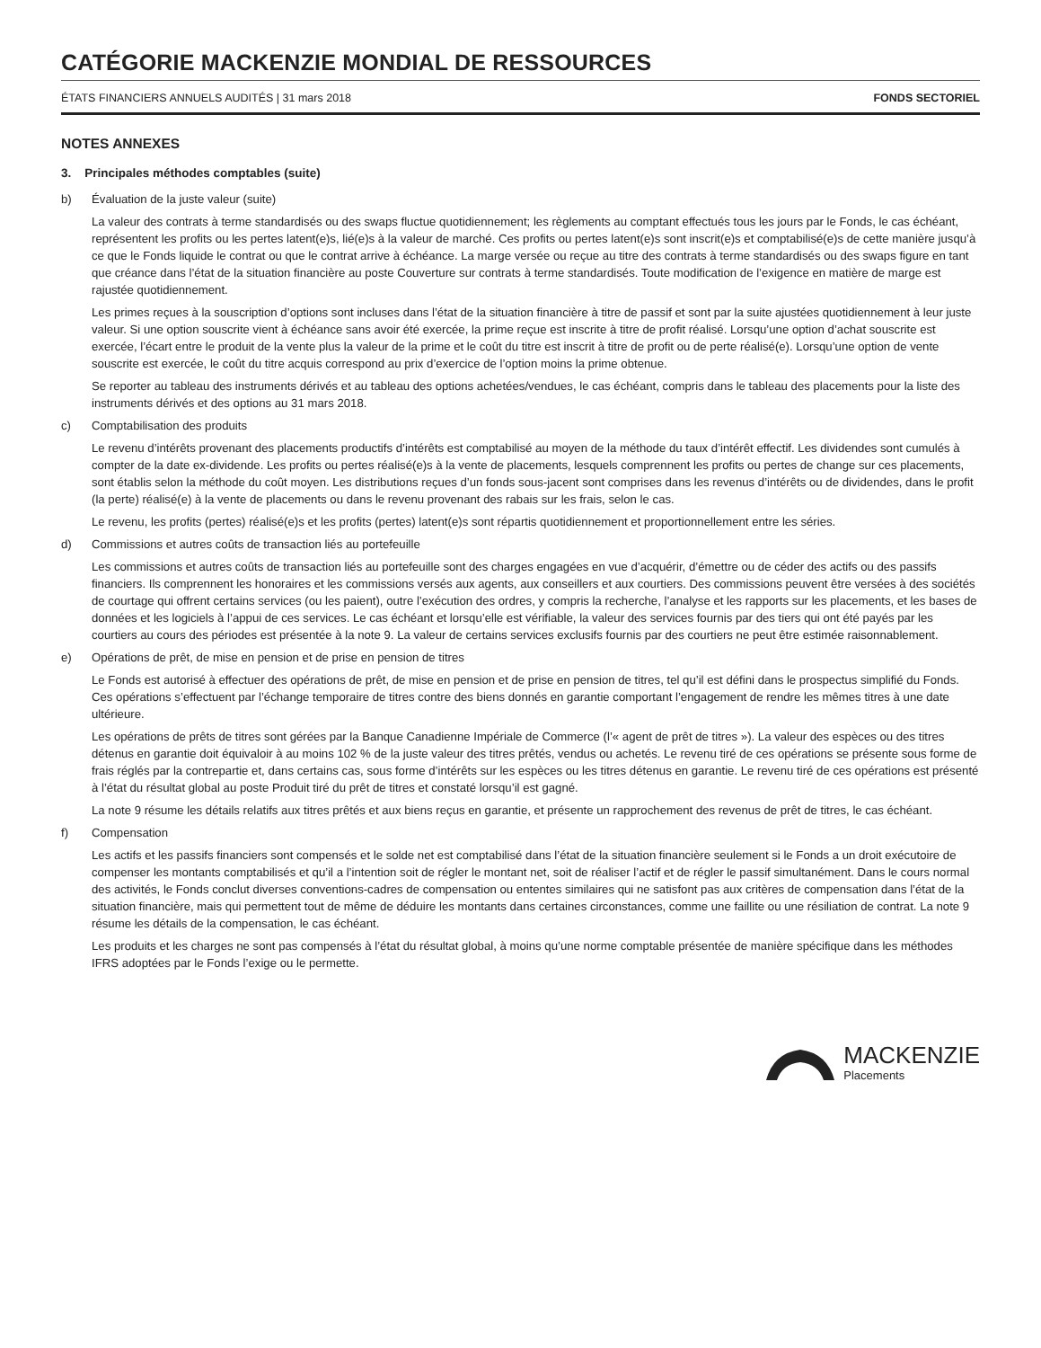CATÉGORIE MACKENZIE MONDIAL DE RESSOURCES
ÉTATS FINANCIERS ANNUELS AUDITÉS | 31 mars 2018 FONDS SECTORIEL
NOTES ANNEXES
3. Principales méthodes comptables (suite)
b) Évaluation de la juste valeur (suite)
La valeur des contrats à terme standardisés ou des swaps fluctue quotidiennement; les règlements au comptant effectués tous les jours par le Fonds, le cas échéant, représentent les profits ou les pertes latent(e)s, lié(e)s à la valeur de marché. Ces profits ou pertes latent(e)s sont inscrit(e)s et comptabilisé(e)s de cette manière jusqu’à ce que le Fonds liquide le contrat ou que le contrat arrive à échéance. La marge versée ou reçue au titre des contrats à terme standardisés ou des swaps figure en tant que créance dans l’état de la situation financière au poste Couverture sur contrats à terme standardisés. Toute modification de l’exigence en matière de marge est rajustée quotidiennement.
Les primes reçues à la souscription d’options sont incluses dans l’état de la situation financière à titre de passif et sont par la suite ajustées quotidiennement à leur juste valeur. Si une option souscrite vient à échéance sans avoir été exercée, la prime reçue est inscrite à titre de profit réalisé. Lorsqu’une option d’achat souscrite est exercée, l’écart entre le produit de la vente plus la valeur de la prime et le coût du titre est inscrit à titre de profit ou de perte réalisé(e). Lorsqu’une option de vente souscrite est exercée, le coût du titre acquis correspond au prix d’exercice de l’option moins la prime obtenue.
Se reporter au tableau des instruments dérivés et au tableau des options achetées/vendues, le cas échéant, compris dans le tableau des placements pour la liste des instruments dérivés et des options au 31 mars 2018.
c) Comptabilisation des produits
Le revenu d’intérêts provenant des placements productifs d’intérêts est comptabilisé au moyen de la méthode du taux d’intérêt effectif. Les dividendes sont cumulés à compter de la date ex-dividende. Les profits ou pertes réalisé(e)s à la vente de placements, lesquels comprennent les profits ou pertes de change sur ces placements, sont établis selon la méthode du coût moyen. Les distributions reçues d’un fonds sous-jacent sont comprises dans les revenus d’intérêts ou de dividendes, dans le profit (la perte) réalisé(e) à la vente de placements ou dans le revenu provenant des rabais sur les frais, selon le cas.
Le revenu, les profits (pertes) réalisé(e)s et les profits (pertes) latent(e)s sont répartis quotidiennement et proportionnellement entre les séries.
d) Commissions et autres coûts de transaction liés au portefeuille
Les commissions et autres coûts de transaction liés au portefeuille sont des charges engagées en vue d’acquérir, d’émettre ou de céder des actifs ou des passifs financiers. Ils comprennent les honoraires et les commissions versés aux agents, aux conseillers et aux courtiers. Des commissions peuvent être versées à des sociétés de courtage qui offrent certains services (ou les paient), outre l’exécution des ordres, y compris la recherche, l’analyse et les rapports sur les placements, et les bases de données et les logiciels à l’appui de ces services. Le cas échéant et lorsqu’elle est vérifiable, la valeur des services fournis par des tiers qui ont été payés par les courtiers au cours des périodes est présentée à la note 9. La valeur de certains services exclusifs fournis par des courtiers ne peut être estimée raisonnablement.
e) Opérations de prêt, de mise en pension et de prise en pension de titres
Le Fonds est autorisé à effectuer des opérations de prêt, de mise en pension et de prise en pension de titres, tel qu’il est défini dans le prospectus simplifié du Fonds. Ces opérations s’effectuent par l’échange temporaire de titres contre des biens donnés en garantie comportant l’engagement de rendre les mêmes titres à une date ultérieure.
Les opérations de prêts de titres sont gérées par la Banque Canadienne Impériale de Commerce (l’« agent de prêt de titres »). La valeur des espèces ou des titres détenus en garantie doit équivaloir à au moins 102 % de la juste valeur des titres prêtés, vendus ou achetés. Le revenu tiré de ces opérations se présente sous forme de frais réglés par la contrepartie et, dans certains cas, sous forme d’intérêts sur les espèces ou les titres détenus en garantie. Le revenu tiré de ces opérations est présenté à l’état du résultat global au poste Produit tiré du prêt de titres et constaté lorsqu’il est gagné.
La note 9 résume les détails relatifs aux titres prêtés et aux biens reçus en garantie, et présente un rapprochement des revenus de prêt de titres, le cas échéant.
f) Compensation
Les actifs et les passifs financiers sont compensés et le solde net est comptabilisé dans l’état de la situation financière seulement si le Fonds a un droit exécutoire de compenser les montants comptabilisés et qu’il a l’intention soit de régler le montant net, soit de réaliser l’actif et de régler le passif simultanément. Dans le cours normal des activités, le Fonds conclut diverses conventions-cadres de compensation ou ententes similaires qui ne satisfont pas aux critères de compensation dans l’état de la situation financière, mais qui permettent tout de même de déduire les montants dans certaines circonstances, comme une faillite ou une résiliation de contrat. La note 9 résume les détails de la compensation, le cas échéant.
Les produits et les charges ne sont pas compensés à l’état du résultat global, à moins qu’une norme comptable présentée de manière spécifique dans les méthodes IFRS adoptées par le Fonds l’exige ou le permette.
MACKENZIE
Placements